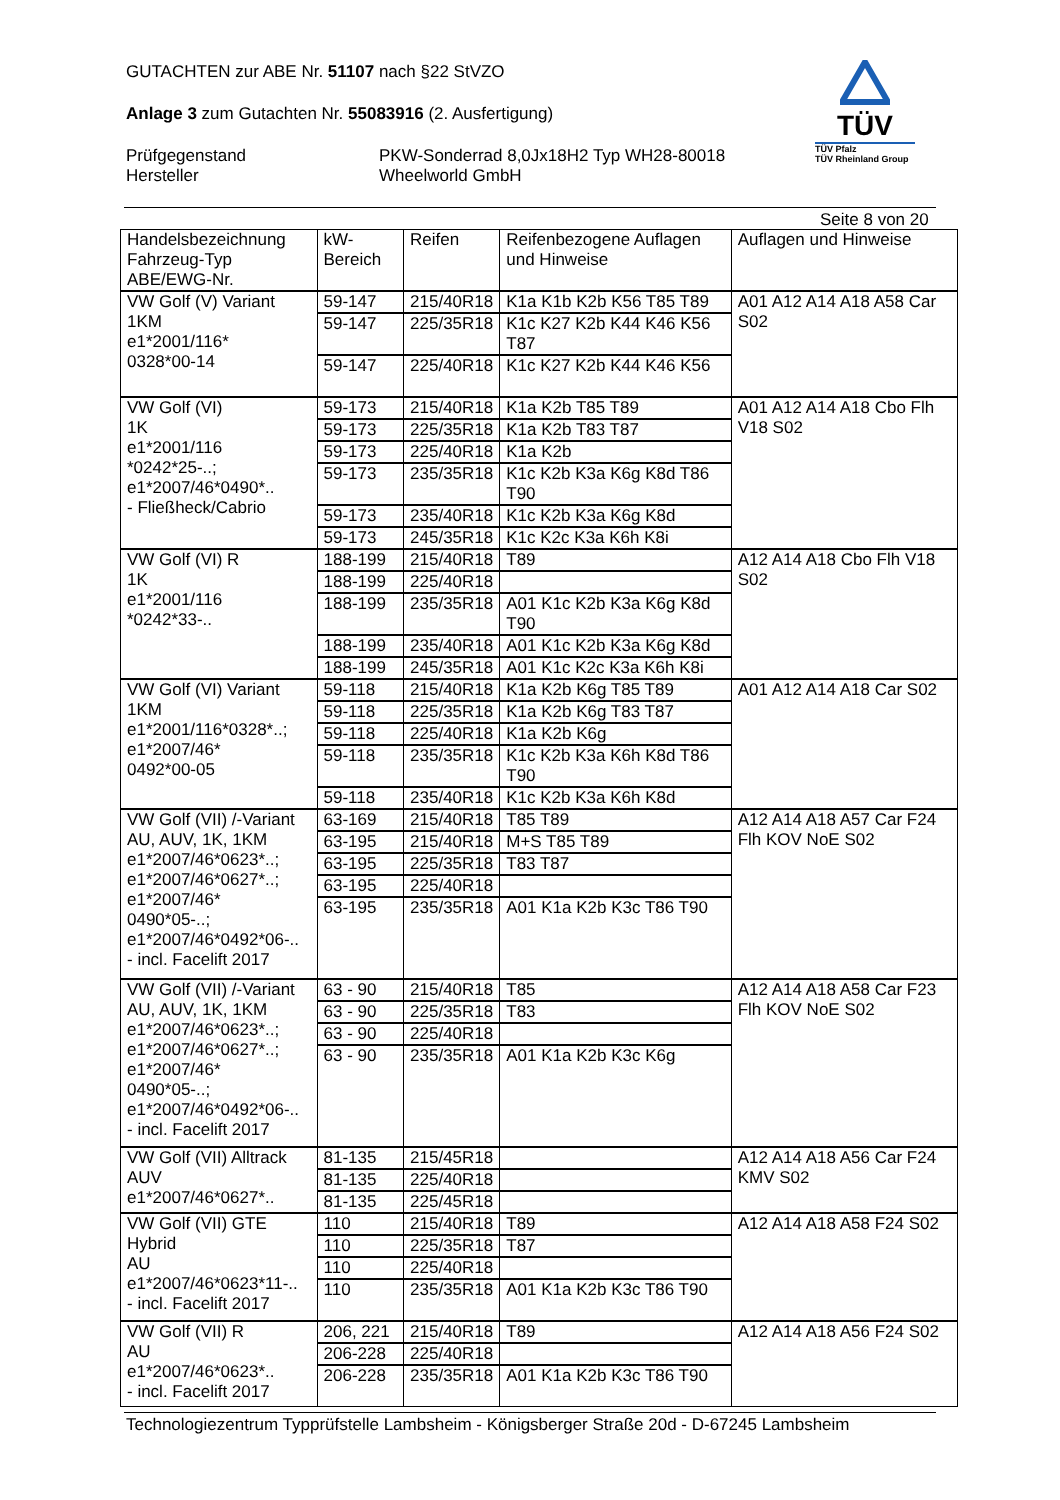GUTACHTEN zur ABE Nr. 51107 nach §22 StVZO
Anlage 3 zum Gutachten Nr. 55083916 (2. Ausfertigung)
Prüfgegenstand
Hersteller
PKW-Sonderrad 8,0Jx18H2 Typ WH28-80018
Wheelworld GmbH
TÜV
TÜV Pfalz
TÜV Rheinland Group
Seite 8 von 20
| Handelsbezeichnung Fahrzeug-Typ ABE/EWG-Nr. | kW-Bereich | Reifen | Reifenbezogene Auflagen und Hinweise | Auflagen und Hinweise |
| --- | --- | --- | --- | --- |
| VW Golf (V) Variant 1KM e1*2001/116* 0328*00-14 | 59-147 | 215/40R18 | K1a K1b K2b K56 T85 T89 | A01 A12 A14 A18 A58 Car S02 |
| | 59-147 | 225/35R18 | K1c K27 K2b K44 K46 K56 T87 | |
| | 59-147 | 225/40R18 | K1c K27 K2b K44 K46 K56 | |
| VW Golf (VI) 1K e1*2001/116 *0242*25-..; e1*2007/46*0490*.. - Fließheck/Cabrio | 59-173 | 215/40R18 | K1a K2b T85 T89 | A01 A12 A14 A18 Cbo Flh V18 S02 |
| | 59-173 | 225/35R18 | K1a K2b T83 T87 | |
| | 59-173 | 225/40R18 | K1a K2b | |
| | 59-173 | 235/35R18 | K1c K2b K3a K6g K8d T86 T90 | |
| | 59-173 | 235/40R18 | K1c K2b K3a K6g K8d | |
| | 59-173 | 245/35R18 | K1c K2c K3a K6h K8i | |
| VW Golf (VI) R 1K e1*2001/116 *0242*33-.. | 188-199 | 215/40R18 | T89 | A12 A14 A18 Cbo Flh V18 S02 |
| | 188-199 | 225/40R18 | | |
| | 188-199 | 235/35R18 | A01 K1c K2b K3a K6g K8d T90 | |
| | 188-199 | 235/40R18 | A01 K1c K2b K3a K6g K8d | |
| | 188-199 | 245/35R18 | A01 K1c K2c K3a K6h K8i | |
| VW Golf (VI) Variant 1KM e1*2001/116*0328*..; e1*2007/46* 0492*00-05 | 59-118 | 215/40R18 | K1a K2b K6g T85 T89 | A01 A12 A14 A18 Car S02 |
| | 59-118 | 225/35R18 | K1a K2b K6g T83 T87 | |
| | 59-118 | 225/40R18 | K1a K2b K6g | |
| | 59-118 | 235/35R18 | K1c K2b K3a K6h K8d T86 T90 | |
| | 59-118 | 235/40R18 | K1c K2b K3a K6h K8d | |
| VW Golf (VII) /-Variant AU, AUV, 1K, 1KM e1*2007/46*0623*..; e1*2007/46*0627*..; e1*2007/46* 0490*05-..; e1*2007/46*0492*06-.. - incl. Facelift 2017 | 63-169 | 215/40R18 | T85 T89 | A12 A14 A18 A57 Car F24 Flh KOV NoE S02 |
| | 63-195 | 215/40R18 | M+S T85 T89 | |
| | 63-195 | 225/35R18 | T83 T87 | |
| | 63-195 | 225/40R18 | | |
| | 63-195 | 235/35R18 | A01 K1a K2b K3c T86 T90 | |
| VW Golf (VII) /-Variant AU, AUV, 1K, 1KM e1*2007/46*0623*..; e1*2007/46*0627*..; e1*2007/46* 0490*05-..; e1*2007/46*0492*06-.. - incl. Facelift 2017 | 63 - 90 | 215/40R18 | T85 | A12 A14 A18 A58 Car F23 Flh KOV NoE S02 |
| | 63 - 90 | 225/35R18 | T83 | |
| | 63 - 90 | 225/40R18 | | |
| | 63 - 90 | 235/35R18 | A01 K1a K2b K3c K6g | |
| VW Golf (VII) Alltrack AUV e1*2007/46*0627*.. | 81-135 | 215/45R18 | | A12 A14 A18 A56 Car F24 KMV S02 |
| | 81-135 | 225/40R18 | | |
| | 81-135 | 225/45R18 | | |
| VW Golf (VII) GTE Hybrid AU e1*2007/46*0623*11-.. - incl. Facelift 2017 | 110 | 215/40R18 | T89 | A12 A14 A18 A58 F24 S02 |
| | 110 | 225/35R18 | T87 | |
| | 110 | 225/40R18 | | |
| | 110 | 235/35R18 | A01 K1a K2b K3c T86 T90 | |
| VW Golf (VII) R AU e1*2007/46*0623*.. - incl. Facelift 2017 | 206, 221 | 215/40R18 | T89 | A12 A14 A18 A56 F24 S02 |
| | 206-228 | 225/40R18 | | |
| | 206-228 | 235/35R18 | A01 K1a K2b K3c T86 T90 | |
Technologiezentrum Typprüfstelle Lambsheim - Königsberger Straße 20d - D-67245 Lambsheim